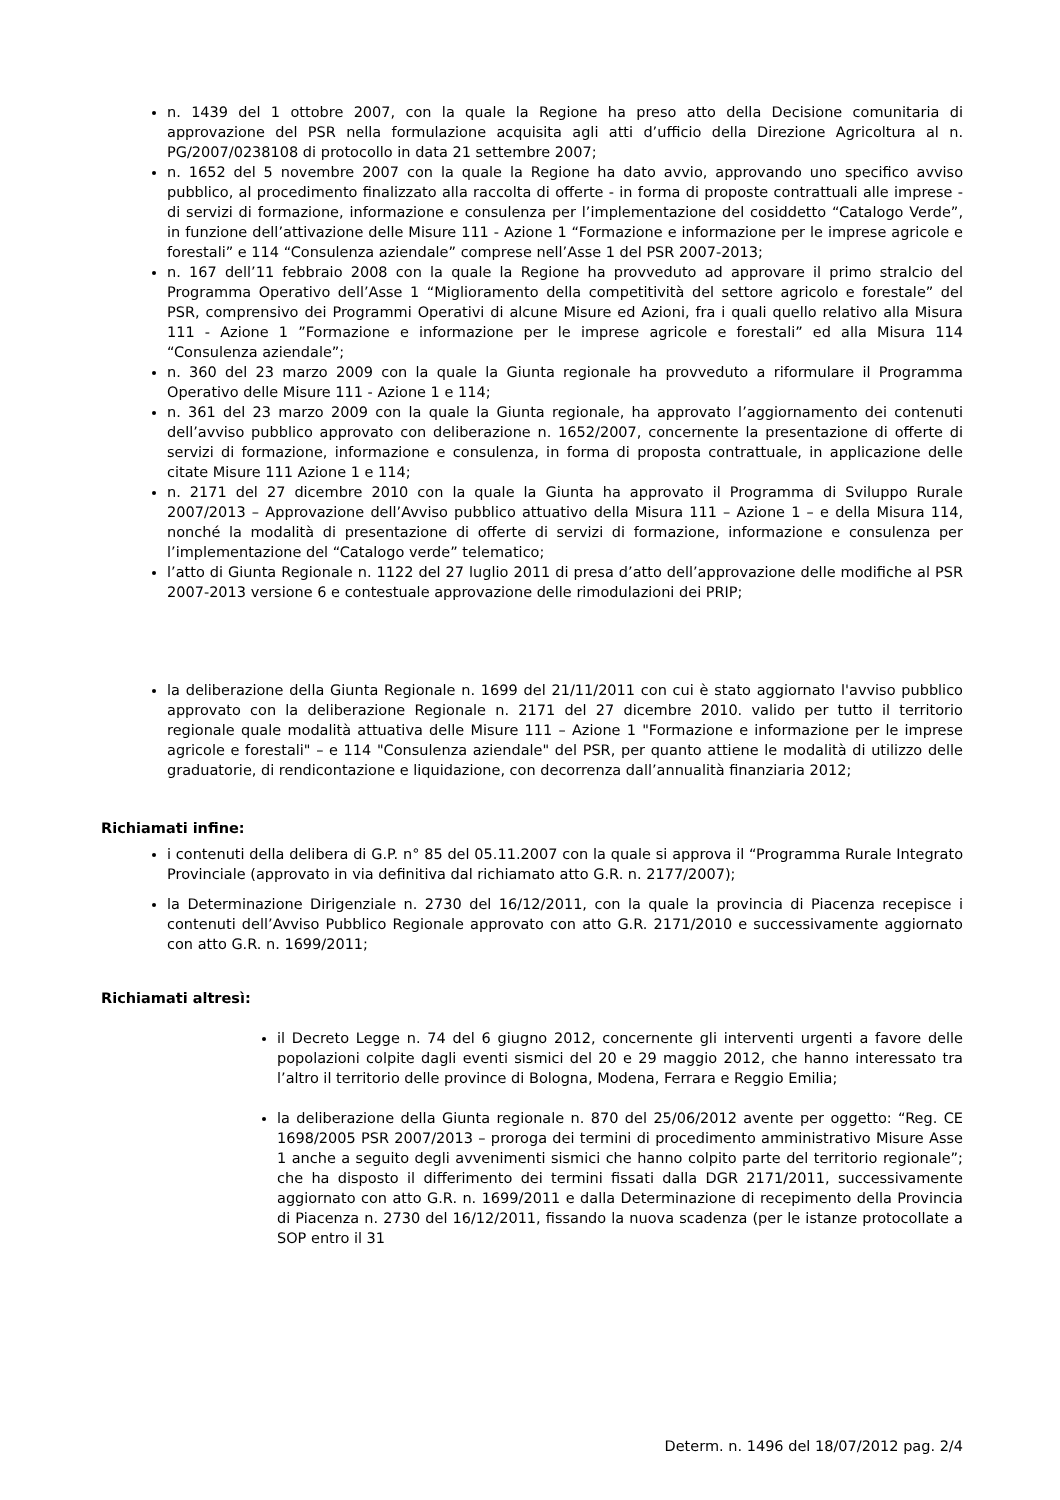n. 1439 del 1 ottobre 2007, con la quale la Regione ha preso atto della Decisione comunitaria di approvazione del PSR nella formulazione acquisita agli atti d’ufficio della Direzione Agricoltura al n. PG/2007/0238108 di protocollo in data 21 settembre 2007;
n. 1652 del 5 novembre 2007 con la quale la Regione ha dato avvio, approvando uno specifico avviso pubblico, al procedimento finalizzato alla raccolta di offerte - in forma di proposte contrattuali alle imprese - di servizi di formazione, informazione e consulenza per l’implementazione del cosiddetto “Catalogo Verde”, in funzione dell’attivazione delle Misure 111 - Azione 1 “Formazione e informazione per le imprese agricole e forestali” e 114 “Consulenza aziendale” comprese nell’Asse 1 del PSR 2007-2013;
n. 167 dell’11 febbraio 2008 con la quale la Regione ha provveduto ad approvare il primo stralcio del Programma Operativo dell’Asse 1 “Miglioramento della competitività del settore agricolo e forestale” del PSR, comprensivo dei Programmi Operativi di alcune Misure ed Azioni, fra i quali quello relativo alla Misura 111 - Azione 1 ”Formazione e informazione per le imprese agricole e forestali” ed alla Misura 114 “Consulenza aziendale”;
n. 360 del 23 marzo 2009 con la quale la Giunta regionale ha provveduto a riformulare il Programma Operativo delle Misure 111 - Azione 1 e 114;
n. 361 del 23 marzo 2009 con la quale la Giunta regionale, ha approvato l’aggiornamento dei contenuti dell’avviso pubblico approvato con deliberazione n. 1652/2007, concernente la presentazione di offerte di servizi di formazione, informazione e consulenza, in forma di proposta contrattuale, in applicazione delle citate Misure 111 Azione 1 e 114;
n. 2171 del 27 dicembre 2010 con la quale la Giunta ha approvato il Programma di Sviluppo Rurale 2007/2013 – Approvazione dell’Avviso pubblico attuativo della Misura 111 – Azione 1 – e della Misura 114, nonché la modalità di presentazione di offerte di servizi di formazione, informazione e consulenza per l’implementazione del “Catalogo verde” telematico;
l’atto di Giunta Regionale n. 1122 del 27 luglio 2011 di presa d’atto dell’approvazione delle modifiche al PSR 2007-2013 versione 6 e contestuale approvazione delle rimodulazioni dei PRIP;
la deliberazione della Giunta Regionale n. 1699 del 21/11/2011 con cui è stato aggiornato l'avviso pubblico approvato con la deliberazione Regionale n. 2171 del 27 dicembre 2010. valido per tutto il territorio regionale quale modalità attuativa delle Misure 111 – Azione 1 "Formazione e informazione per le imprese agricole e forestali" – e 114 "Consulenza aziendale" del PSR, per quanto attiene le modalità di utilizzo delle graduatorie, di rendicontazione e liquidazione, con decorrenza dall’annualità finanziaria 2012;
Richiamati infine:
i contenuti della delibera di G.P. n° 85 del 05.11.2007 con la quale si approva il “Programma Rurale Integrato Provinciale (approvato in via definitiva dal richiamato atto G.R. n. 2177/2007);
la Determinazione Dirigenziale n. 2730 del 16/12/2011, con la quale la provincia di Piacenza recepisce i contenuti dell’Avviso Pubblico Regionale approvato con atto G.R. 2171/2010 e successivamente aggiornato con atto G.R. n. 1699/2011;
Richiamati altresì:
il Decreto Legge n. 74 del 6 giugno 2012, concernente gli interventi urgenti a favore delle popolazioni colpite dagli eventi sismici del 20 e 29 maggio 2012, che hanno interessato tra l’altro il territorio delle province di Bologna, Modena, Ferrara e Reggio Emilia;
la deliberazione della Giunta regionale n. 870 del 25/06/2012 avente per oggetto: “Reg. CE 1698/2005 PSR 2007/2013 – proroga dei termini di procedimento amministrativo Misure Asse 1 anche a seguito degli avvenimenti sismici che hanno colpito parte del territorio regionale”; che ha disposto il differimento dei termini fissati dalla DGR 2171/2011, successivamente aggiornato con atto G.R. n. 1699/2011 e dalla Determinazione di recepimento della Provincia di Piacenza n. 2730 del 16/12/2011, fissando la nuova scadenza (per le istanze protocollate a SOP entro il 31
Determ. n. 1496 del 18/07/2012 pag. 2/4